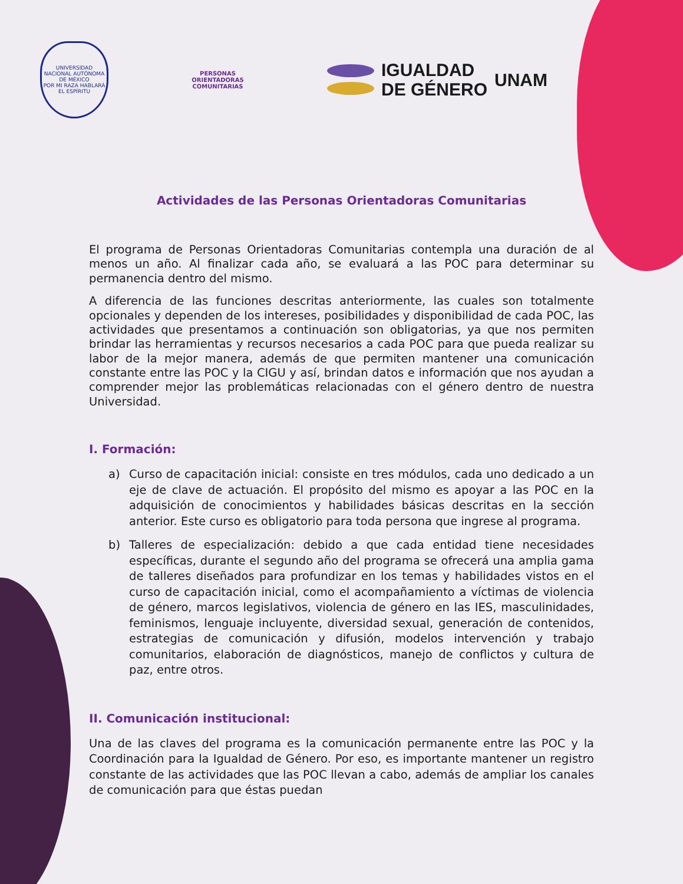UNIVERSIDAD NACIONAL AUTÓNOMA DE MÉXICO
POR MI RAZA HABLARÁ EL ESPÍRITU
PERSONAS
ORIENTADORAS
COMUNITARIAS
IGUALDAD
DE GÉNERO
UNAM
Actividades de las Personas Orientadoras Comunitarias
El programa de Personas Orientadoras Comunitarias contempla una duración de al menos un año. Al finalizar cada año, se evaluará a las POC para determinar su permanencia dentro del mismo.
A diferencia de las funciones descritas anteriormente, las cuales son totalmente opcionales y dependen de los intereses, posibilidades y disponibilidad de cada POC, las actividades que presentamos a continuación son obligatorias, ya que nos permiten brindar las herramientas y recursos necesarios a cada POC para que pueda realizar su labor de la mejor manera, además de que permiten mantener una comunicación constante entre las POC y la CIGU y así, brindan datos e información que nos ayudan a comprender mejor las problemáticas relacionadas con el género dentro de nuestra Universidad.
I. Formación:
a) Curso de capacitación inicial: consiste en tres módulos, cada uno dedicado a un eje de clave de actuación. El propósito del mismo es apoyar a las POC en la adquisición de conocimientos y habilidades básicas descritas en la sección anterior. Este curso es obligatorio para toda persona que ingrese al programa.
b) Talleres de especialización: debido a que cada entidad tiene necesidades específicas, durante el segundo año del programa se ofrecerá una amplia gama de talleres diseñados para profundizar en los temas y habilidades vistos en el curso de capacitación inicial, como el acompañamiento a víctimas de violencia de género, marcos legislativos, violencia de género en las IES, masculinidades, feminismos, lenguaje incluyente, diversidad sexual, generación de contenidos, estrategias de comunicación y difusión, modelos intervención y trabajo comunitarios, elaboración de diagnósticos, manejo de conflictos y cultura de paz, entre otros.
II. Comunicación institucional:
Una de las claves del programa es la comunicación permanente entre las POC y la Coordinación para la Igualdad de Género. Por eso, es importante mantener un registro constante de las actividades que las POC llevan a cabo, además de ampliar los canales de comunicación para que éstas puedan